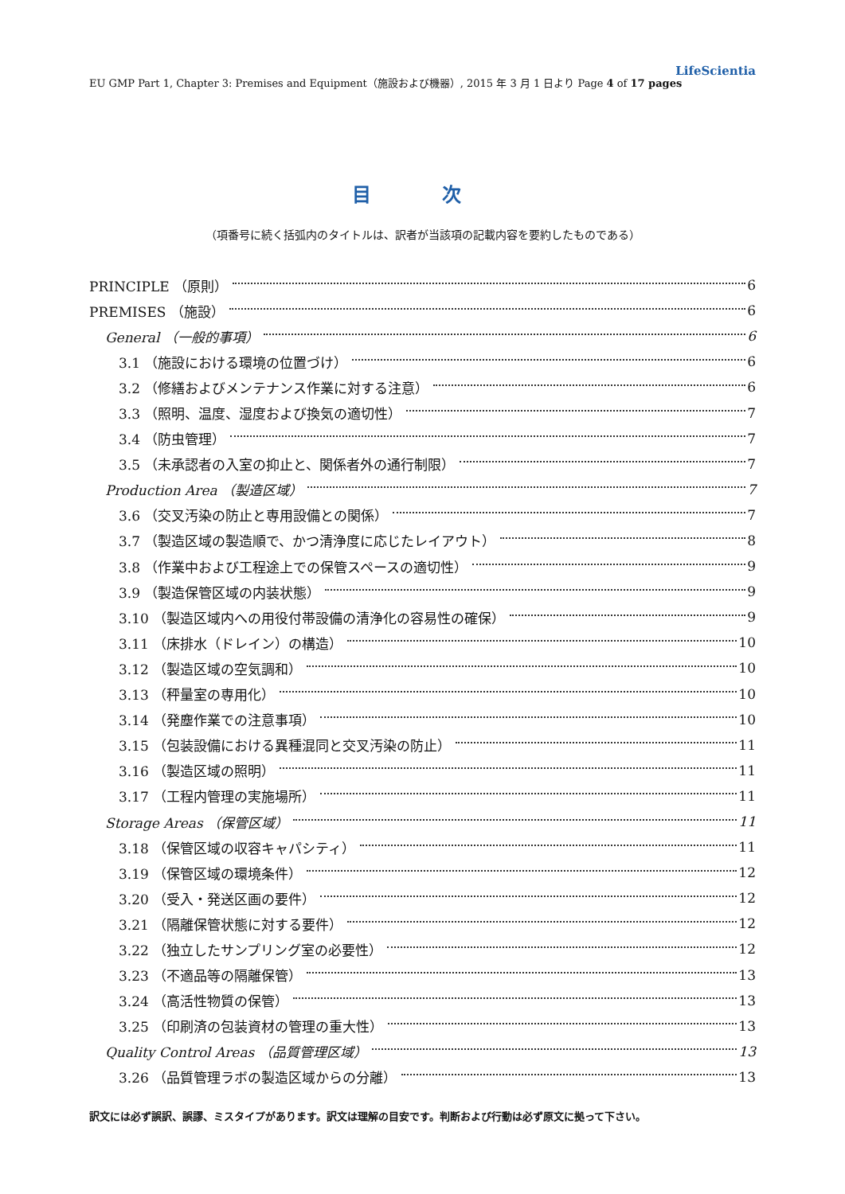LifeScientia
EU GMP Part 1, Chapter 3: Premises and Equipment（施設および機器）, 2015 年 3 月 1 日より Page 4 of 17 pages
目 次
（項番号に続く括弧内のタイトルは、訳者が当該項の記載内容を要約したものである）
PRINCIPLE （原則） 6
PREMISES （施設） 6
General （一般的事項） 6
3.1 （施設における環境の位置づけ） 6
3.2 （修繕およびメンテナンス作業に対する注意） 6
3.3 （照明、温度、湿度および換気の適切性） 7
3.4 （防虫管理） 7
3.5 （未承認者の入室の抑止と、関係者外の通行制限） 7
Production Area （製造区域） 7
3.6 （交叉汚染の防止と専用設備との関係） 7
3.7 （製造区域の製造順で、かつ清浄度に応じたレイアウト） 8
3.8 （作業中および工程途上での保管スペースの適切性） 9
3.9 （製造保管区域の内装状態） 9
3.10 （製造区域内への用役付帯設備の清浄化の容易性の確保） 9
3.11 （床排水（ドレイン）の構造） 10
3.12 （製造区域の空気調和） 10
3.13 （秤量室の専用化） 10
3.14 （発塵作業での注意事項） 10
3.15 （包装設備における異種混同と交叉汚染の防止） 11
3.16 （製造区域の照明） 11
3.17 （工程内管理の実施場所） 11
Storage Areas （保管区域） 11
3.18 （保管区域の収容キャパシティ） 11
3.19 （保管区域の環境条件） 12
3.20 （受入・発送区画の要件） 12
3.21 （隔離保管状態に対する要件） 12
3.22 （独立したサンプリング室の必要性） 12
3.23 （不適品等の隔離保管） 13
3.24 （高活性物質の保管） 13
3.25 （印刷済の包装資材の管理の重大性） 13
Quality Control Areas （品質管理区域） 13
3.26 （品質管理ラボの製造区域からの分離） 13
訳文には必ず誤訳、誤謬、ミスタイプがあります。訳文は理解の目安です。判断および行動は必ず原文に拠って下さい。